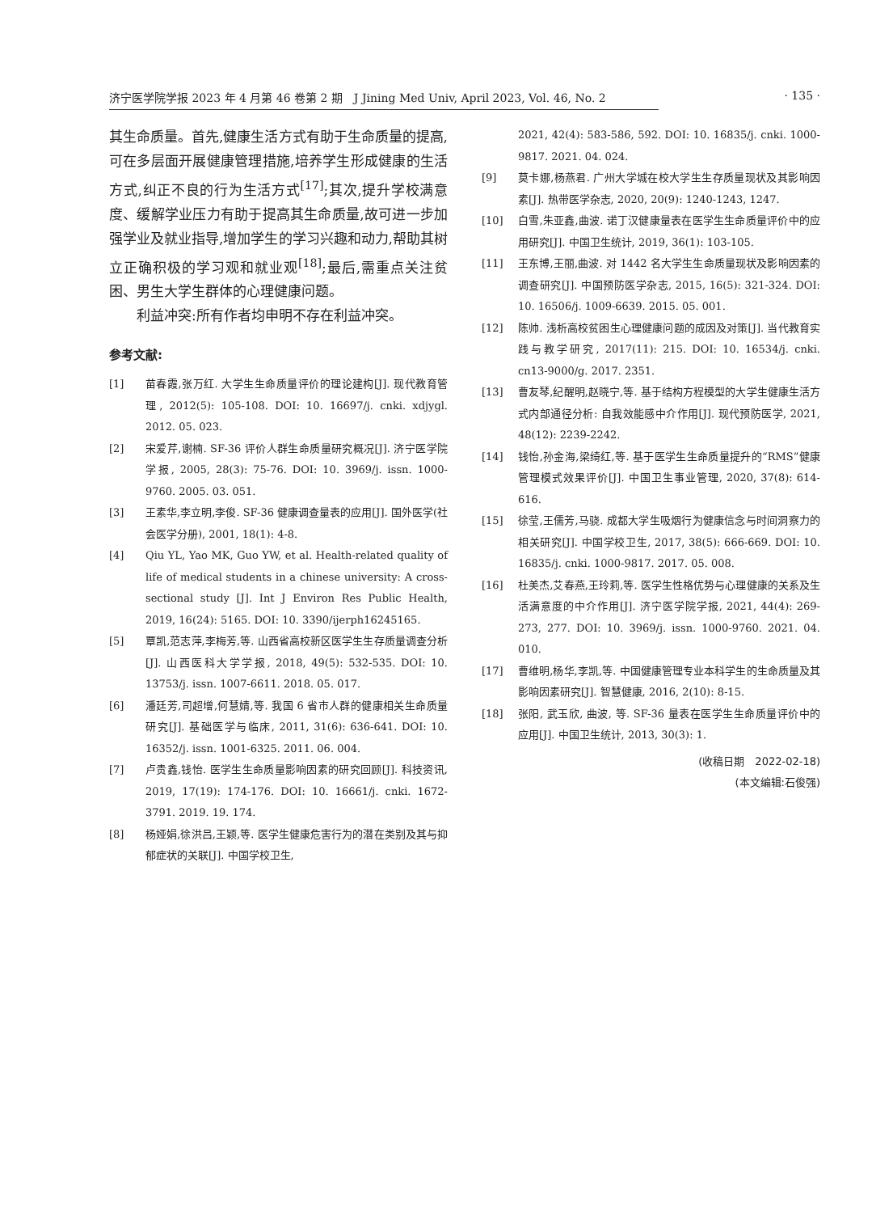济宁医学院学报 2023 年 4 月第 46 卷第 2 期　J Jining Med Univ, April 2023, Vol. 46, No. 2
· 135 ·
其生命质量。首先,健康生活方式有助于生命质量的提高,可在多层面开展健康管理措施,培养学生形成健康的生活方式,纠正不良的行为生活方式<sup>[17]</sup>;其次,提升学校满意度、缓解学业压力有助于提高其生命质量,故可进一步加强学业及就业指导,增加学生的学习兴趣和动力,帮助其树立正确积极的学习观和就业观<sup>[18]</sup>;最后,需重点关注贫困、男生大学生群体的心理健康问题。
利益冲突:所有作者均申明不存在利益冲突。
参考文献:
[1] 苗春霞,张万红. 大学生生命质量评价的理论建构[J]. 现代教育管理, 2012(5): 105-108. DOI: 10. 16697/j. cnki. xdjygl. 2012. 05. 023.
[2] 宋爱芹,谢楠. SF-36 评价人群生命质量研究概况[J]. 济宁医学院学报, 2005, 28(3): 75-76. DOI: 10. 3969/j. issn. 1000-9760. 2005. 03. 051.
[3] 王素华,李立明,李俊. SF-36 健康调查量表的应用[J]. 国外医学(社会医学分册), 2001, 18(1): 4-8.
[4] Qiu YL, Yao MK, Guo YW, et al. Health-related quality of life of medical students in a chinese university: A cross-sectional study [J]. Int J Environ Res Public Health, 2019, 16(24): 5165. DOI: 10. 3390/ijerph16245165.
[5] 覃凯,范志萍,李梅芳,等. 山西省高校新区医学生生存质量调查分析[J]. 山西医科大学学报, 2018, 49(5): 532-535. DOI: 10. 13753/j. issn. 1007-6611. 2018. 05. 017.
[6] 潘廷芳,司超增,何慧婧,等. 我国 6 省市人群的健康相关生命质量研究[J]. 基础医学与临床, 2011, 31(6): 636-641. DOI: 10. 16352/j. issn. 1001-6325. 2011. 06. 004.
[7] 卢贵鑫,钱怡. 医学生生命质量影响因素的研究回顾[J]. 科技资讯, 2019, 17(19): 174-176. DOI: 10. 16661/j. cnki. 1672-3791. 2019. 19. 174.
[8] 杨娅娟,徐洪吕,王颖,等. 医学生健康危害行为的潜在类别及其与抑郁症状的关联[J]. 中国学校卫生,
2021, 42(4): 583-586, 592. DOI: 10. 16835/j. cnki. 1000-9817. 2021. 04. 024.
[9] 莫卡娜,杨燕君. 广州大学城在校大学生生存质量现状及其影响因素[J]. 热带医学杂志, 2020, 20(9): 1240-1243, 1247.
[10] 白雪,朱亚鑫,曲波. 诺丁汉健康量表在医学生生命质量评价中的应用研究[J]. 中国卫生统计, 2019, 36(1): 103-105.
[11] 王东博,王丽,曲波. 对 1442 名大学生生命质量现状及影响因素的调查研究[J]. 中国预防医学杂志, 2015, 16(5): 321-324. DOI: 10. 16506/j. 1009-6639. 2015. 05. 001.
[12] 陈帅. 浅析高校贫困生心理健康问题的成因及对策[J]. 当代教育实践与教学研究, 2017(11): 215. DOI: 10. 16534/j. cnki. cn13-9000/g. 2017. 2351.
[13] 曹友琴,纪醒明,赵晓宁,等. 基于结构方程模型的大学生健康生活方式内部通径分析: 自我效能感中介作用[J]. 现代预防医学, 2021, 48(12): 2239-2242.
[14] 钱怡,孙金海,梁绮红,等. 基于医学生生命质量提升的“RMS”健康管理模式效果评价[J]. 中国卫生事业管理, 2020, 37(8): 614-616.
[15] 徐莹,王儒芳,马骁. 成都大学生吸烟行为健康信念与时间洞察力的相关研究[J]. 中国学校卫生, 2017, 38(5): 666-669. DOI: 10. 16835/j. cnki. 1000-9817. 2017. 05. 008.
[16] 杜美杰,艾春燕,王玲莉,等. 医学生性格优势与心理健康的关系及生活满意度的中介作用[J]. 济宁医学院学报, 2021, 44(4): 269-273, 277. DOI: 10. 3969/j. issn. 1000-9760. 2021. 04. 010.
[17] 曹维明,杨华,李凯,等. 中国健康管理专业本科学生的生命质量及其影响因素研究[J]. 智慧健康, 2016, 2(10): 8-15.
[18] 张阳, 武玉欣, 曲波, 等. SF-36 量表在医学生生命质量评价中的应用[J]. 中国卫生统计, 2013, 30(3): 1.
(收稿日期　2022-02-18)
(本文编辑:石俊强)